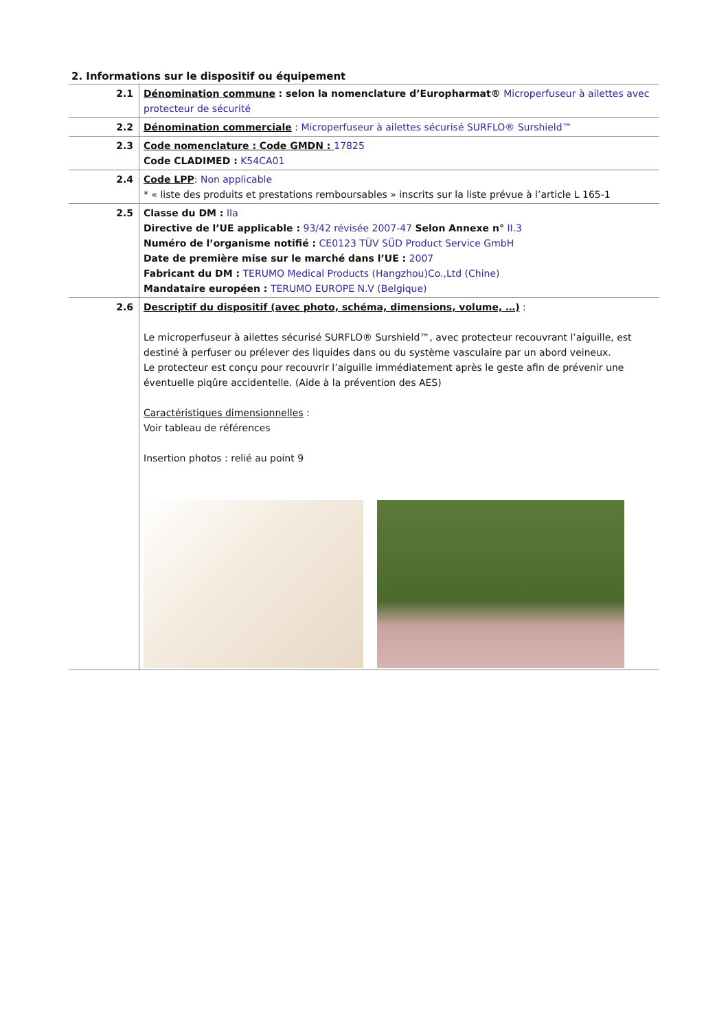2. Informations sur le dispositif ou équipement
| 2.1 | Dénomination commune : selon la nomenclature d’Europharmat® Microperfuseur à ailettes avec protecteur de sécurité |
| 2.2 | Dénomination commerciale : Microperfuseur à ailettes sécurisé SURFLO® Surshield™ |
| 2.3 | Code nomenclature : Code GMDN : 17825 Code CLADIMED : K54CA01 |
| 2.4 | Code LPP : Non applicable * « liste des produits et prestations remboursables » inscrits sur la liste prévue à l’article L 165-1 |
| 2.5 | Classe du DM : IIa Directive de l’UE applicable : 93/42 révisée 2007-47 Selon Annexe n° II.3 Numéro de l’organisme notifié : CE0123 TÜV SÜD Product Service GmbH Date de première mise sur le marché dans l’UE : 2007 Fabricant du DM : TERUMO Medical Products (Hangzhou)Co.,Ltd (Chine) Mandataire européen : TERUMO EUROPE N.V (Belgique) |
| 2.6 | Descriptif du dispositif (avec photo, schéma, dimensions, volume, …) : Le microperfuseur à ailettes sécurisé SURFLO® Surshield™, avec protecteur recouvrant l’aiguille, est destiné à perfuser ou prélever des liquides dans ou du système vasculaire par un abord veineux. Le protecteur est conçu pour recouvrir l’aiguille immédiatement après le geste afin de prévenir une éventuelle piqûre accidentelle. (Aide à la prévention des AES) Caractéristiques dimensionnelles : Voir tableau de références Insertion photos : relié au point 9 |